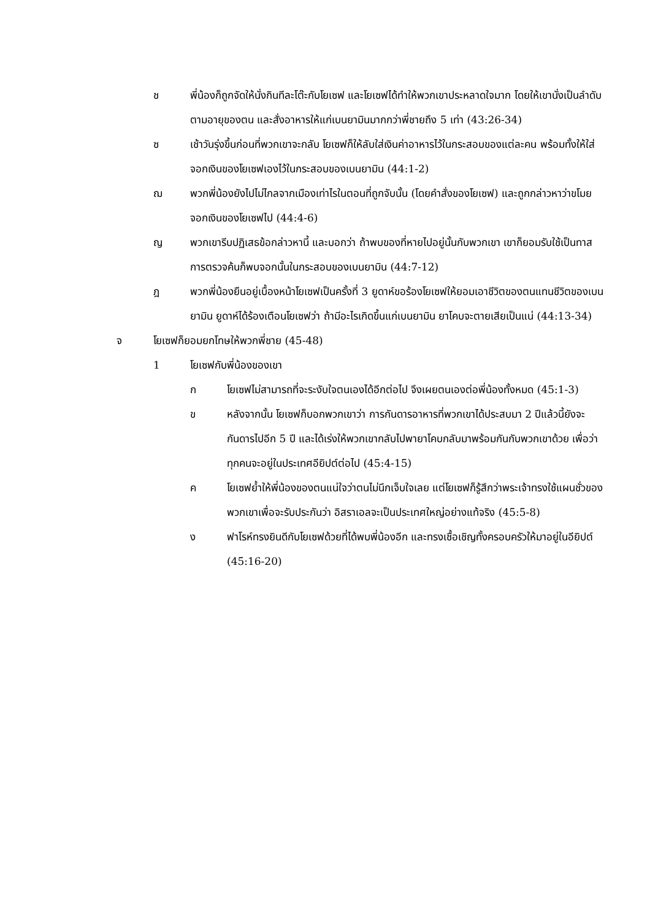ช พี่น้องก็ถูกจัดให้นั่งกินทีละโต๊ะกับโยเซฟ และโยเซฟได้ทำให้พวกเขาประหลาดใจมาก โดยให้เขานั่งเป็นลำดับตามอายุของตน และสั่งอาหารให้แก่เบนยามินมากกว่าพี่ชายถึง 5 เท่า (43:26-34)
ซ เช้าวันรุ่งขึ้นก่อนที่พวกเขาจะกลับ โยเซฟก็ให้ลับใส่เงินค่าอาหารไว้ในกระสอบของแต่ละคน พร้อมทั้งให้ใส่จอกเงินของโยเซฟเองไว้ในกระสอบของเบนยามิน (44:1-2)
ฌ พวกพี่น้องยังไปไม่ไกลจากเมืองเท่าไรในตอนที่ถูกจับนั้น (โดยคำสั่งของโยเซฟ) และถูกกล่าวหาว่าขโมยจอกเงินของโยเซฟไป (44:4-6)
ญ พวกเขารีบปฏิเสธข้อกล่าวหานี้ และบอกว่า ถ้าพบของที่หายไปอยู่นั้นกับพวกเขา เขาก็ยอมรับใช้เป็นทาส การตรวจค้นก็พบจอกนั้นในกระสอบของเบนยามิน (44:7-12)
ฎ พวกพี่น้องยืนอยู่เบื้องหน้าโยเซฟเป็นครั้งที่ 3 ยูดาห์ขอร้องโยเซฟให้ยอมเอาชีวิตของตนแทนชีวิตของเบนยามิน ยูดาห์ได้ร้องเตือนโยเซฟว่า ถ้ามีอะไรเกิดขึ้นแก่เบนยามิน ยาโคบจะตายเสียเป็นแน่ (44:13-34)
จ โยเซฟก็ยอมยกโทษให้พวกพี่ชาย (45-48)
1 โยเซฟกับพี่น้องของเขา
ก โยเซฟไม่สามารถที่จะระงับใจตนเองได้อีกต่อไป จึงเผยตนเองต่อพี่น้องทั้งหมด (45:1-3)
ข หลังจากนั้น โยเซฟก็บอกพวกเขาว่า การกันดารอาหารที่พวกเขาได้ประสบมา 2 ปีแล้วนี้ยังจะกันดารไปอีก 5 ปี และได้เร่งให้พวกเขากลับไปพายาโคบกลับมาพร้อมกันกับพวกเขาด้วย เพื่อว่าทุกคนจะอยู่ในประเทศอียิปต์ต่อไป (45:4-15)
ค โยเซฟย้ำให้พี่น้องของตนแน่ใจว่าตนไม่นึกเจ็บใจเลย แต่โยเซฟก็รู้สึกว่าพระเจ้าทรงใช้แผนชั่วของพวกเขาเพื่อจะรับประกันว่า อิสราเอลจะเป็นประเทศใหญ่อย่างแท้จริง (45:5-8)
ง ฟาโรห์ทรงยินดีกับโยเซฟด้วยที่ได้พบพี่น้องอีก และทรงเชื้อเชิญทั้งครอบครัวให้มาอยู่ในอียิปต์ (45:16-20)